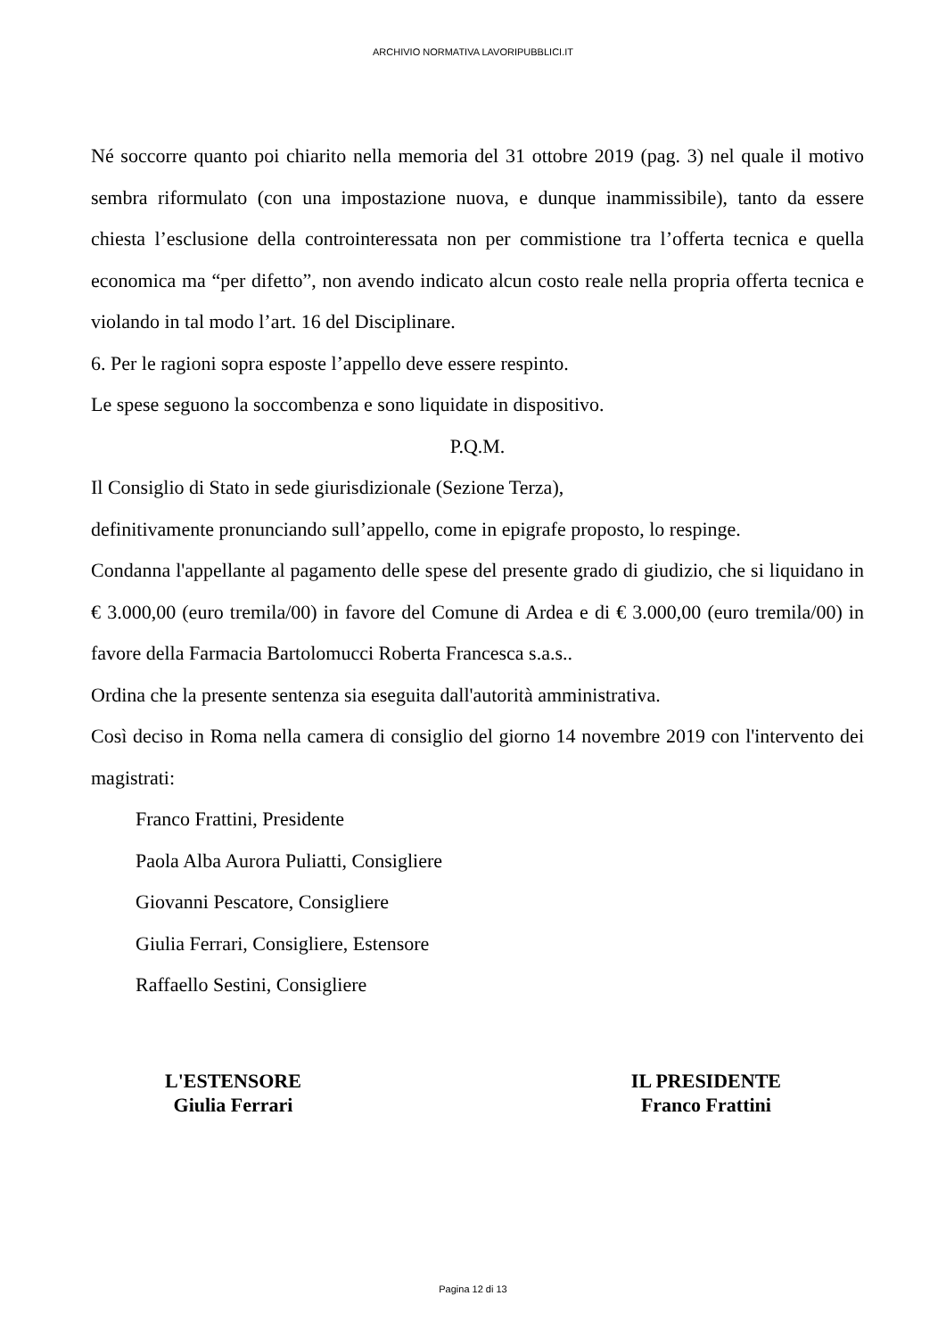ARCHIVIO NORMATIVA LAVORIPUBBLICI.IT
Né soccorre quanto poi chiarito nella memoria del 31 ottobre 2019 (pag. 3) nel quale il motivo sembra riformulato (con una impostazione nuova, e dunque inammissibile), tanto da essere chiesta l’esclusione della controinteressata non per commistione tra l’offerta tecnica e quella economica ma “per difetto”, non avendo indicato alcun costo reale nella propria offerta tecnica e violando in tal modo l’art. 16 del Disciplinare.
6. Per le ragioni sopra esposte l’appello deve essere respinto.
Le spese seguono la soccombenza e sono liquidate in dispositivo.
P.Q.M.
Il Consiglio di Stato in sede giurisdizionale (Sezione Terza),
definitivamente pronunciando sull’appello, come in epigrafe proposto, lo respinge.
Condanna l'appellante al pagamento delle spese del presente grado di giudizio, che si liquidano in € 3.000,00 (euro tremila/00) in favore del Comune di Ardea e di € 3.000,00 (euro tremila/00) in favore della Farmacia Bartolomucci Roberta Francesca s.a.s..
Ordina che la presente sentenza sia eseguita dall'autorità amministrativa.
Così deciso in Roma nella camera di consiglio del giorno 14 novembre 2019 con l'intervento dei magistrati:
Franco Frattini, Presidente
Paola Alba Aurora Puliatti, Consigliere
Giovanni Pescatore, Consigliere
Giulia Ferrari, Consigliere, Estensore
Raffaello Sestini, Consigliere
L'ESTENSORE
Giulia Ferrari
IL PRESIDENTE
Franco Frattini
Pagina 12 di 13